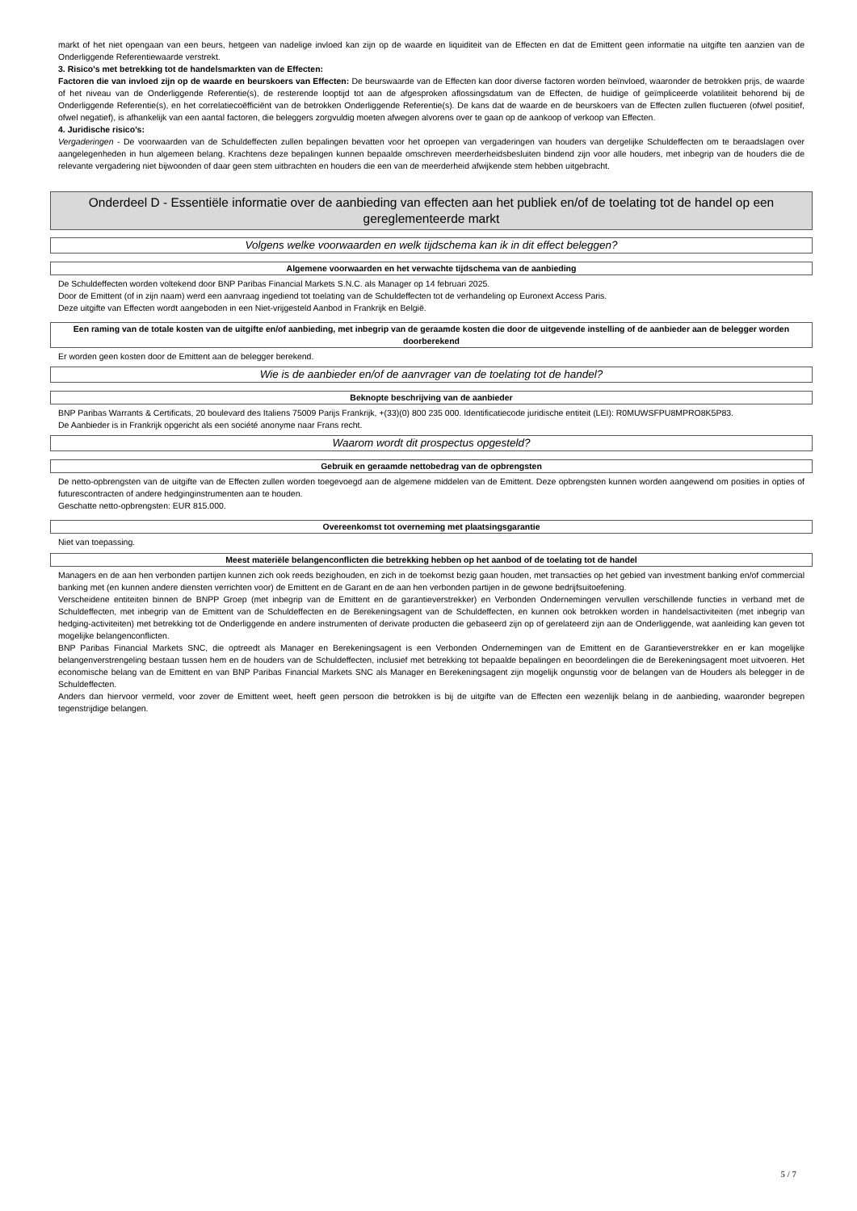markt of het niet opengaan van een beurs, hetgeen van nadelige invloed kan zijn op de waarde en liquiditeit van de Effecten en dat de Emittent geen informatie na uitgifte ten aanzien van de Onderliggende Referentiewaarde verstrekt.
3. Risico's met betrekking tot de handelsmarkten van de Effecten:
Factoren die van invloed zijn op de waarde en beurskoers van Effecten: De beurswaarde van de Effecten kan door diverse factoren worden beïnvloed, waaronder de betrokken prijs, de waarde of het niveau van de Onderliggende Referentie(s), de resterende looptijd tot aan de afgesproken aflossingsdatum van de Effecten, de huidige of geïmpliceerde volatiliteit behorend bij de Onderliggende Referentie(s), en het correlatiecoëfficiënt van de betrokken Onderliggende Referentie(s). De kans dat de waarde en de beurskoers van de Effecten zullen fluctueren (ofwel positief, ofwel negatief), is afhankelijk van een aantal factoren, die beleggers zorgvuldig moeten afwegen alvorens over te gaan op de aankoop of verkoop van Effecten.
4. Juridische risico's:
Vergaderingen - De voorwaarden van de Schuldeffecten zullen bepalingen bevatten voor het oproepen van vergaderingen van houders van dergelijke Schuldeffecten om te beraadslagen over aangelegenheden in hun algemeen belang. Krachtens deze bepalingen kunnen bepaalde omschreven meerderheidsbesluiten bindend zijn voor alle houders, met inbegrip van de houders die de relevante vergadering niet bijwoonden of daar geen stem uitbrachten en houders die een van de meerderheid afwijkende stem hebben uitgebracht.
Onderdeel D - Essentiële informatie over de aanbieding van effecten aan het publiek en/of de toelating tot de handel op een gereglementeerde markt
Volgens welke voorwaarden en welk tijdschema kan ik in dit effect beleggen?
Algemene voorwaarden en het verwachte tijdschema van de aanbieding
De Schuldeffecten worden voltekend door BNP Paribas Financial Markets S.N.C. als Manager op 14 februari 2025.
Door de Emittent (of in zijn naam) werd een aanvraag ingediend tot toelating van de Schuldeffecten tot de verhandeling op Euronext Access Paris.
Deze uitgifte van Effecten wordt aangeboden in een Niet-vrijgesteld Aanbod in Frankrijk en België.
Een raming van de totale kosten van de uitgifte en/of aanbieding, met inbegrip van de geraamde kosten die door de uitgevende instelling of de aanbieder aan de belegger worden doorberekend
Er worden geen kosten door de Emittent aan de belegger berekend.
Wie is de aanbieder en/of de aanvrager van de toelating tot de handel?
Beknopte beschrijving van de aanbieder
BNP Paribas Warrants & Certificats, 20 boulevard des Italiens 75009 Parijs Frankrijk, +(33)(0) 800 235 000. Identificatiecode juridische entiteit (LEI): R0MUWSFPU8MPRO8K5P83.
De Aanbieder is in Frankrijk opgericht als een société anonyme naar Frans recht.
Waarom wordt dit prospectus opgesteld?
Gebruik en geraamde nettobedrag van de opbrengsten
De netto-opbrengsten van de uitgifte van de Effecten zullen worden toegevoegd aan de algemene middelen van de Emittent. Deze opbrengsten kunnen worden aangewend om posities in opties of futurescontracten of andere hedginginstrumenten aan te houden.
Geschatte netto-opbrengsten: EUR 815.000.
Overeenkomst tot overneming met plaatsingsgarantie
Niet van toepassing.
Meest materiële belangenconflicten die betrekking hebben op het aanbod of de toelating tot de handel
Managers en de aan hen verbonden partijen kunnen zich ook reeds bezighouden, en zich in de toekomst bezig gaan houden, met transacties op het gebied van investment banking en/of commercial banking met (en kunnen andere diensten verrichten voor) de Emittent en de Garant en de aan hen verbonden partijen in de gewone bedrijfsuitoefening.
Verscheidene entiteiten binnen de BNPP Groep (met inbegrip van de Emittent en de garantieverstrekker) en Verbonden Ondernemingen vervullen verschillende functies in verband met de Schuldeffecten, met inbegrip van de Emittent van de Schuldeffecten en de Berekeningsagent van de Schuldeffecten, en kunnen ook betrokken worden in handelsactiviteiten (met inbegrip van hedging-activiteiten) met betrekking tot de Onderliggende en andere instrumenten of derivate producten die gebaseerd zijn op of gerelateerd zijn aan de Onderliggende, wat aanleiding kan geven tot mogelijke belangenconflicten.
BNP Paribas Financial Markets SNC, die optreedt als Manager en Berekeningsagent is een Verbonden Ondernemingen van de Emittent en de Garantieverstrekker en er kan mogelijke belangenverstrengeling bestaan tussen hem en de houders van de Schuldeffecten, inclusief met betrekking tot bepaalde bepalingen en beoordelingen die de Berekeningsagent moet uitvoeren. Het economische belang van de Emittent en van BNP Paribas Financial Markets SNC als Manager en Berekeningsagent zijn mogelijk ongunstig voor de belangen van de Houders als belegger in de Schuldeffecten.
Anders dan hiervoor vermeld, voor zover de Emittent weet, heeft geen persoon die betrokken is bij de uitgifte van de Effecten een wezenlijk belang in de aanbieding, waaronder begrepen tegenstrijdige belangen.
5 / 7